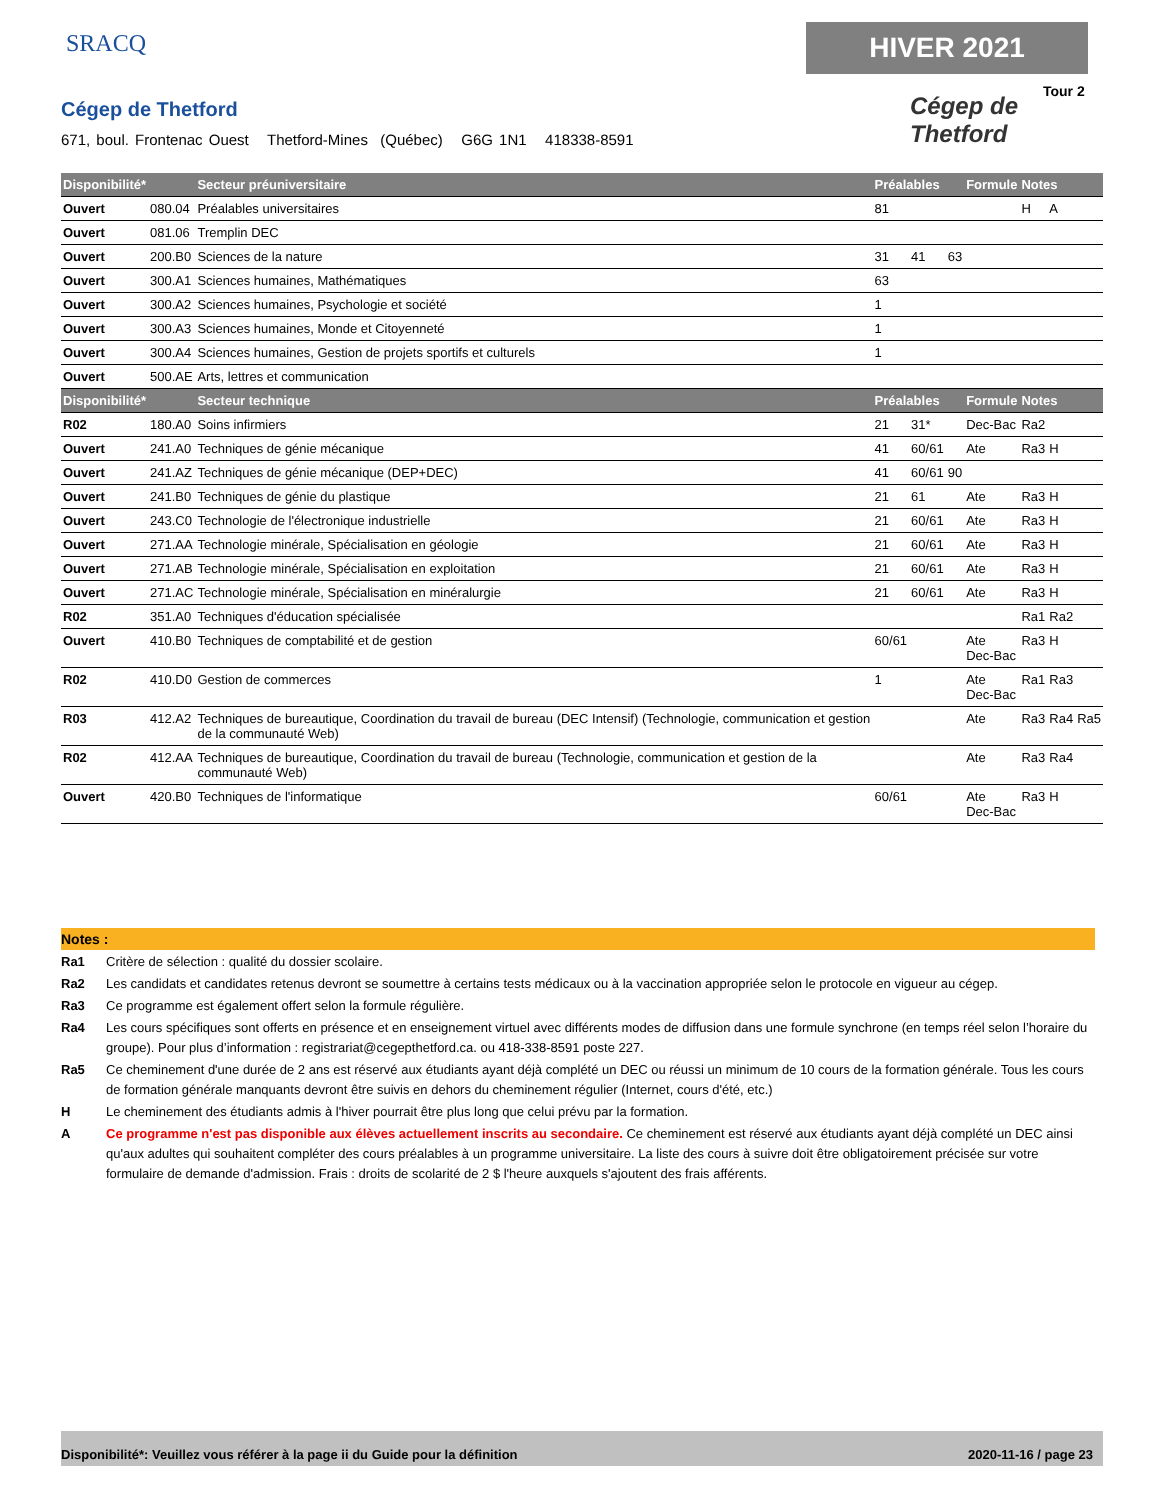SRACQ
Cégep de Thetford
671, boul. Frontenac Ouest Thetford-Mines (Québec) G6G 1N1 418338-8591
HIVER 2021
Tour 2
Cégep de
Thetford
| Disponibilité* | | Secteur préuniversitaire | Préalables | | | Formule | Notes | | |
| --- | --- | --- | --- | --- | --- | --- | --- | --- | --- |
| Ouvert | 080.04 | Préalables universitaires | 81 | | | | H | A | |
| Ouvert | 081.06 | Tremplin DEC | | | | | | | |
| Ouvert | 200.B0 | Sciences de la nature | 31 | 41 | 63 | | | | |
| Ouvert | 300.A1 | Sciences humaines, Mathématiques | 63 | | | | | | |
| Ouvert | 300.A2 | Sciences humaines, Psychologie et société | 1 | | | | | | |
| Ouvert | 300.A3 | Sciences humaines, Monde et Citoyenneté | 1 | | | | | | |
| Ouvert | 300.A4 | Sciences humaines, Gestion de projets sportifs et culturels | 1 | | | | | | |
| Ouvert | 500.AE | Arts, lettres et communication | | | | | | | |
| Disponibilité* | | Secteur technique | Préalables | | | Formule | Notes | | |
| R02 | 180.A0 | Soins infirmiers | 21 | 31* | | Dec-Bac | Ra2 | | |
| Ouvert | 241.A0 | Techniques de génie mécanique | 41 | 60/61 | | Ate | Ra3 | H | |
| Ouvert | 241.AZ | Techniques de génie mécanique (DEP+DEC) | 41 | 60/61 | 90 | | | | |
| Ouvert | 241.B0 | Techniques de génie du plastique | 21 | 61 | | Ate | Ra3 | H | |
| Ouvert | 243.C0 | Technologie de l'électronique industrielle | 21 | 60/61 | | Ate | Ra3 | H | |
| Ouvert | 271.AA | Technologie minérale, Spécialisation en géologie | 21 | 60/61 | | Ate | Ra3 | H | |
| Ouvert | 271.AB | Technologie minérale, Spécialisation en exploitation | 21 | 60/61 | | Ate | Ra3 | H | |
| Ouvert | 271.AC | Technologie minérale, Spécialisation en minéralurgie | 21 | 60/61 | | Ate | Ra3 | H | |
| R02 | 351.A0 | Techniques d'éducation spécialisée | | | | | Ra1 | Ra2 | |
| Ouvert | 410.B0 | Techniques de comptabilité et de gestion | 60/61 | | | Ate Dec-Bac | Ra3 | H | |
| R02 | 410.D0 | Gestion de commerces | 1 | | | Ate Dec-Bac | Ra1 | Ra3 | |
| R03 | 412.A2 | Techniques de bureautique, Coordination du travail de bureau (DEC Intensif) (Technologie, communication et gestion de la communauté Web) | | | | Ate | Ra3 | Ra4 | Ra5 |
| R02 | 412.AA | Techniques de bureautique, Coordination du travail de bureau (Technologie, communication et gestion de la communauté Web) | | | | Ate | Ra3 | Ra4 | |
| Ouvert | 420.B0 | Techniques de l'informatique | 60/61 | | | Ate Dec-Bac | Ra3 | H | |
Notes :
Ra1 Critère de sélection : qualité du dossier scolaire.
Ra2 Les candidats et candidates retenus devront se soumettre à certains tests médicaux ou à la vaccination appropriée selon le protocole en vigueur au cégep.
Ra3 Ce programme est également offert selon la formule régulière.
Ra4 Les cours spécifiques sont offerts en présence et en enseignement virtuel avec différents modes de diffusion dans une formule synchrone (en temps réel selon l’horaire du groupe). Pour plus d’information : registrariat@cegepthetford.ca. ou 418-338-8591 poste 227.
Ra5 Ce cheminement d'une durée de 2 ans est réservé aux étudiants ayant déjà complété un DEC ou réussi un minimum de 10 cours de la formation générale. Tous les cours de formation générale manquants devront être suivis en dehors du cheminement régulier (Internet, cours d'été, etc.)
H Le cheminement des étudiants admis à l'hiver pourrait être plus long que celui prévu par la formation.
A Ce programme n'est pas disponible aux élèves actuellement inscrits au secondaire. Ce cheminement est réservé aux étudiants ayant déjà complété un DEC ainsi qu'aux adultes qui souhaitent compléter des cours préalables à un programme universitaire. La liste des cours à suivre doit être obligatoirement précisée sur votre formulaire de demande d'admission. Frais : droits de scolarité de 2 $ l'heure auxquels s'ajoutent des frais afférents.
Disponibilité*: Veuillez vous référer à la page ii du Guide pour la définition 2020-11-16 / page 23